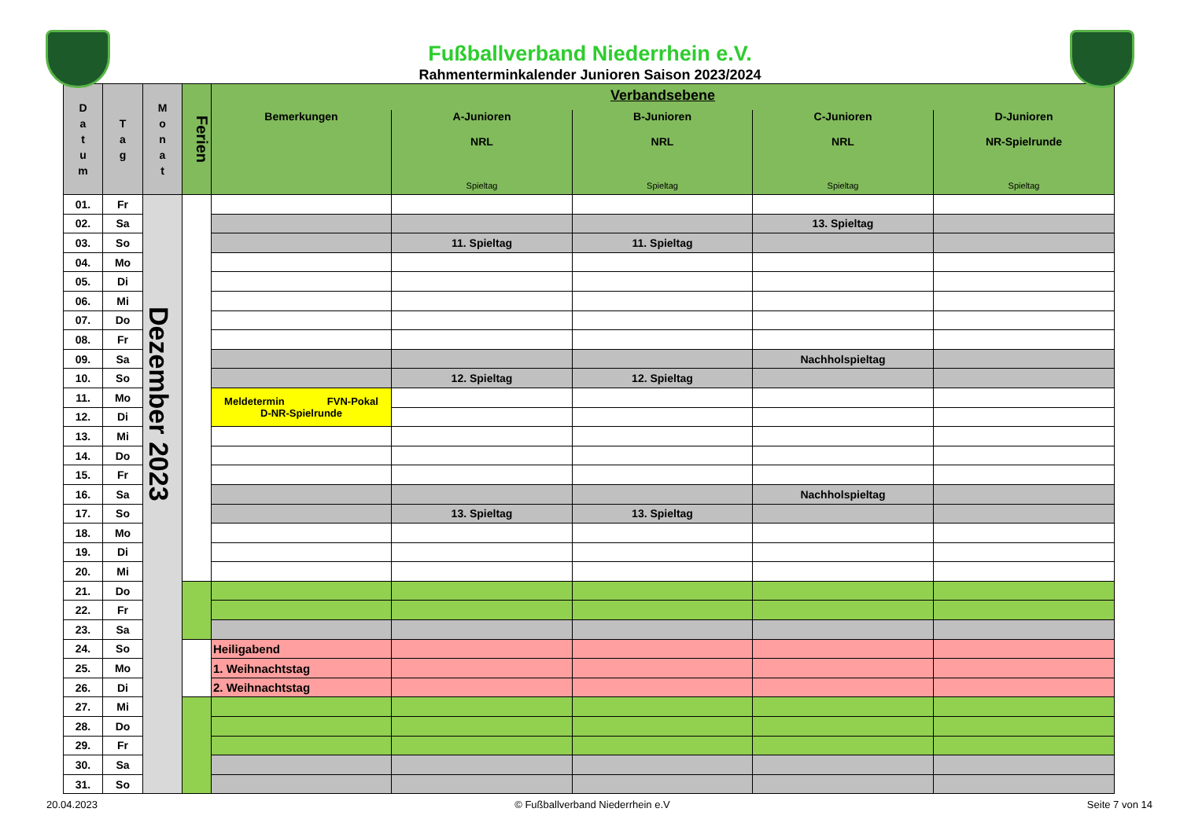Fußballverband Niederrhein e.V.
Rahmenterminkalender Junioren Saison 2023/2024
| D a t u m | T a g | M o n a t | Ferien | Verbandsebene | | | | |
| --- | --- | --- | --- | --- | --- | --- | --- | --- |
| | | | | Bemerkungen | A-Junioren NRL Spieltag | B-Junioren NRL Spieltag | C-Junioren NRL Spieltag | D-Junioren NR-Spielrunde Spieltag |
| 01. | Fr | Dezember 2023 | | | | | | |
| 02. | Sa | | | | | | 13. Spieltag | |
| 03. | So | | | | 11. Spieltag | 11. Spieltag | | |
| 04. | Mo | | | | | | | |
| 05. | Di | | | | | | | |
| 06. | Mi | | | | | | | |
| 07. | Do | | | | | | | |
| 08. | Fr | | | | | | | |
| 09. | Sa | | | | | | Nachholspieltag | |
| 10. | So | | | | 12. Spieltag | 12. Spieltag | | |
| 11. | Mo | | | Meldetermin FVN-Pokal D-NR-Spielrunde | | | | |
| 12. | Di | | | | | | | |
| 13. | Mi | | | | | | | |
| 14. | Do | | | | | | | |
| 15. | Fr | | | | | | | |
| 16. | Sa | | | | | | Nachholspieltag | |
| 17. | So | | | | 13. Spieltag | 13. Spieltag | | |
| 18. | Mo | | | | | | | |
| 19. | Di | | | | | | | |
| 20. | Mi | | | | | | | |
| 21. | Do | | | | | | | |
| 22. | Fr | | | | | | | |
| 23. | Sa | | | | | | | |
| 24. | So | | | Heiligabend | | | | |
| 25. | Mo | | | 1. Weihnachtstag | | | | |
| 26. | Di | | | 2. Weihnachtstag | | | | |
| 27. | Mi | | | | | | | |
| 28. | Do | | | | | | | |
| 29. | Fr | | | | | | | |
| 30. | Sa | | | | | | | |
| 31. | So | | | | | | | |
20.04.2023 © Fußballverband Niederrhein e.V Seite 7 von 14